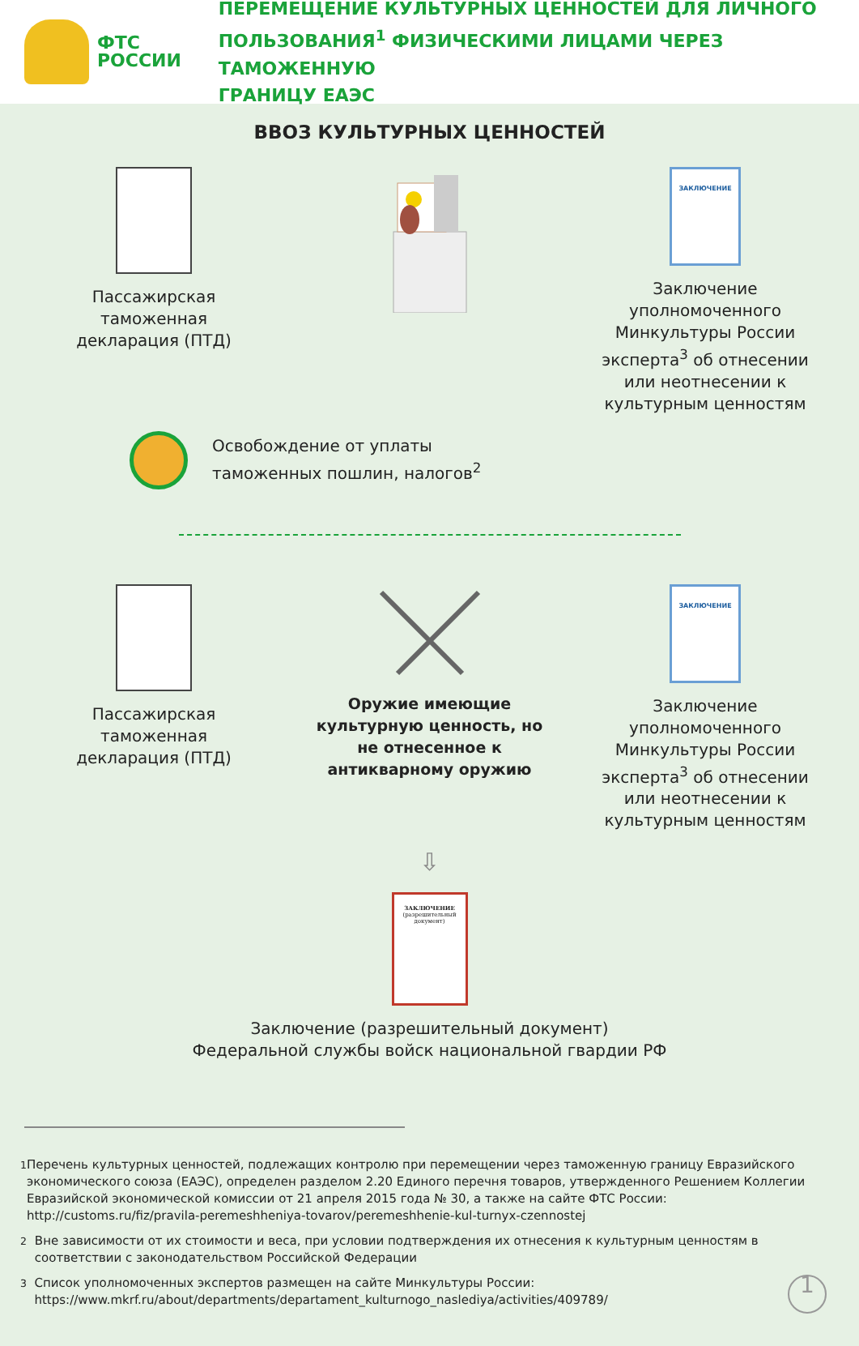ФТС
РОССИИ
ПЕРЕМЕЩЕНИЕ КУЛЬТУРНЫХ ЦЕННОСТЕЙ ДЛЯ ЛИЧНОГО
ПОЛЬЗОВАНИЯ<sup>1</sup> ФИЗИЧЕСКИМИ ЛИЦАМИ ЧЕРЕЗ ТАМОЖЕННУЮ
ГРАНИЦУ ЕАЭС
ВВОЗ КУЛЬТУРНЫХ ЦЕННОСТЕЙ
Пассажирская
таможенная
декларация (ПТД)
ЗАКЛЮЧЕНИЕ
Заключение уполномоченного Минкультуры России эксперта<sup>3</sup> об отнесении или неотнесении к культурным ценностям
Освобождение от уплаты
таможенных пошлин, налогов<sup>2</sup>
Пассажирская
таможенная
декларация (ПТД)
Оружие имеющие культурную ценность, но не отнесенное к антикварному оружию
ЗАКЛЮЧЕНИЕ
Заключение уполномоченного Минкультуры России эксперта<sup>3</sup> об отнесении или неотнесении к культурным ценностям
⇩
ЗАКЛЮЧЕНИЕ
(разрешительный документ)
Заключение (разрешительный документ)
Федеральной службы войск национальной гвардии РФ
<sup>1</sup> Перечень культурных ценностей, подлежащих контролю при перемещении через таможенную границу Евразийского экономического союза (ЕАЭС), определен разделом 2.20 Единого перечня товаров, утвержденного Решением Коллегии Евразийской экономической комиссии от 21 апреля 2015 года № 30, а также на сайте ФТС России: http://customs.ru/fiz/pravila-peremeshheniya-tovarov/peremeshhenie-kul-turnyx-czennostej
<sup>2</sup> Вне зависимости от их стоимости и веса, при условии подтверждения их отнесения к культурным ценностям в соответствии с законодательством Российской Федерации
<sup>3</sup> Список уполномоченных экспертов размещен на сайте Минкультуры России: https://www.mkrf.ru/about/departments/departament_kulturnogo_naslediya/activities/409789/ 1